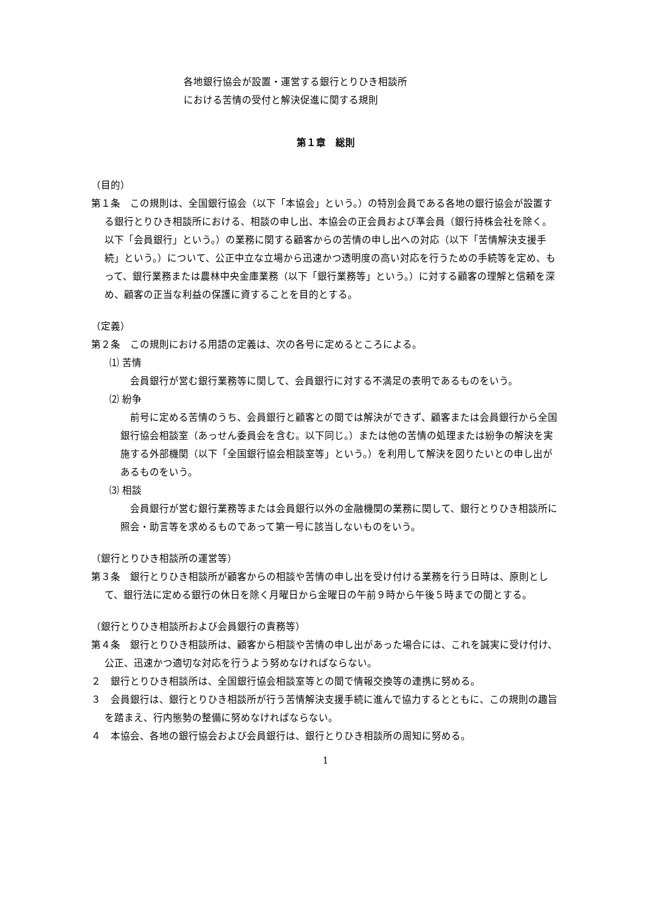各地銀行協会が設置・運営する銀行とりひき相談所
における苦情の受付と解決促進に関する規則
第１章　総則
（目的）
第１条　この規則は、全国銀行協会（以下「本協会」という。）の特別会員である各地の銀行協会が設置する銀行とりひき相談所における、相談の申し出、本協会の正会員および準会員（銀行持株会社を除く。以下「会員銀行」という。）の業務に関する顧客からの苦情の申し出への対応（以下「苦情解決支援手続」という。）について、公正中立な立場から迅速かつ透明度の高い対応を行うための手続等を定め、もって、銀行業務または農林中央金庫業務（以下「銀行業務等」という。）に対する顧客の理解と信頼を深め、顧客の正当な利益の保護に資することを目的とする。
（定義）
第２条　この規則における用語の定義は、次の各号に定めるところによる。
⑴ 苦情
会員銀行が営む銀行業務等に関して、会員銀行に対する不満足の表明であるものをいう。
⑵ 紛争
前号に定める苦情のうち、会員銀行と顧客との間では解決ができず、顧客または会員銀行から全国銀行協会相談室（あっせん委員会を含む。以下同じ。）または他の苦情の処理または紛争の解決を実施する外部機関（以下「全国銀行協会相談室等」という。）を利用して解決を図りたいとの申し出があるものをいう。
⑶ 相談
会員銀行が営む銀行業務等または会員銀行以外の金融機関の業務に関して、銀行とりひき相談所に照会・助言等を求めるものであって第一号に該当しないものをいう。
（銀行とりひき相談所の運営等）
第３条　銀行とりひき相談所が顧客からの相談や苦情の申し出を受け付ける業務を行う日時は、原則として、銀行法に定める銀行の休日を除く月曜日から金曜日の午前９時から午後５時までの間とする。
（銀行とりひき相談所および会員銀行の責務等）
第４条　銀行とりひき相談所は、顧客から相談や苦情の申し出があった場合には、これを誠実に受け付け、公正、迅速かつ適切な対応を行うよう努めなければならない。
２　銀行とりひき相談所は、全国銀行協会相談室等との間で情報交換等の連携に努める。
３　会員銀行は、銀行とりひき相談所が行う苦情解決支援手続に進んで協力するとともに、この規則の趣旨を踏まえ、行内態勢の整備に努めなければならない。
４　本協会、各地の銀行協会および会員銀行は、銀行とりひき相談所の周知に努める。
1